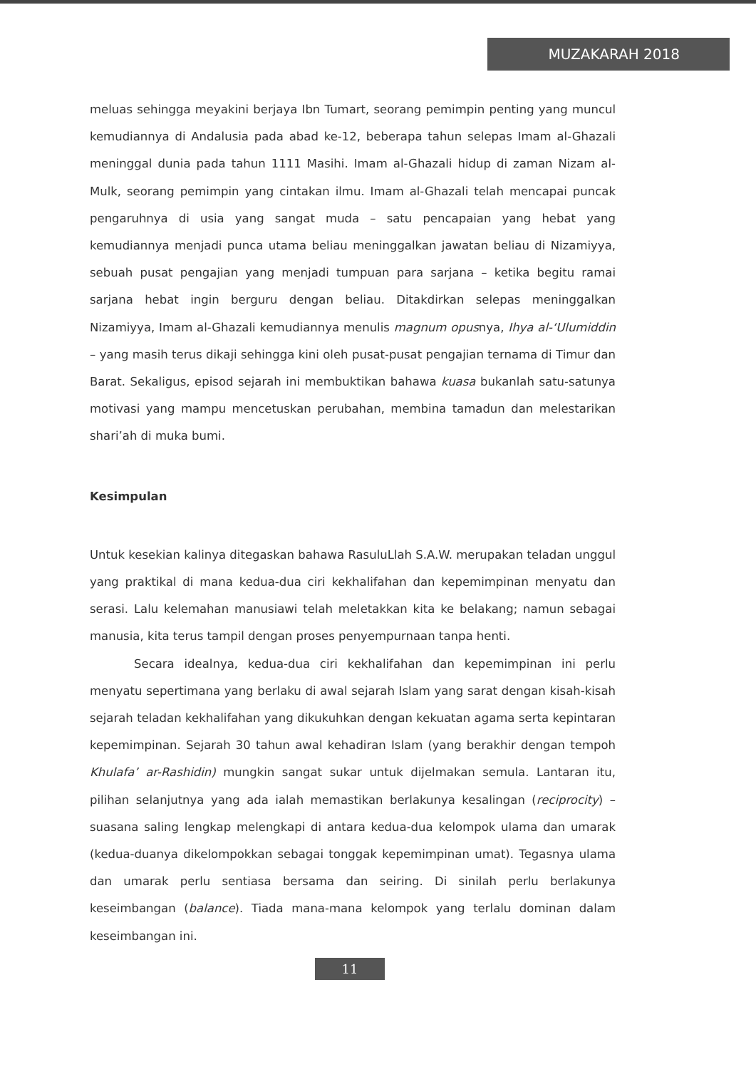MUZAKARAH 2018
meluas sehingga meyakini berjaya Ibn Tumart, seorang pemimpin penting yang muncul kemudiannya di Andalusia pada abad ke-12, beberapa tahun selepas Imam al-Ghazali meninggal dunia pada tahun 1111 Masihi. Imam al-Ghazali hidup di zaman Nizam al-Mulk, seorang pemimpin yang cintakan ilmu. Imam al-Ghazali telah mencapai puncak pengaruhnya di usia yang sangat muda – satu pencapaian yang hebat yang kemudiannya menjadi punca utama beliau meninggalkan jawatan beliau di Nizamiyya, sebuah pusat pengajian yang menjadi tumpuan para sarjana – ketika begitu ramai sarjana hebat ingin berguru dengan beliau. Ditakdirkan selepas meninggalkan Nizamiyya, Imam al-Ghazali kemudiannya menulis magnum opusnya, Ihya al-‘Ulumiddin – yang masih terus dikaji sehingga kini oleh pusat-pusat pengajian ternama di Timur dan Barat. Sekaligus, episod sejarah ini membuktikan bahawa kuasa bukanlah satu-satunya motivasi yang mampu mencetuskan perubahan, membina tamadun dan melestarikan shari’ah di muka bumi.
Kesimpulan
Untuk kesekian kalinya ditegaskan bahawa RasuluLlah S.A.W. merupakan teladan unggul yang praktikal di mana kedua-dua ciri kekhalifahan dan kepemimpinan menyatu dan serasi. Lalu kelemahan manusiawi telah meletakkan kita ke belakang; namun sebagai manusia, kita terus tampil dengan proses penyempurnaan tanpa henti.
Secara idealnya, kedua-dua ciri kekhalifahan dan kepemimpinan ini perlu menyatu sepertimana yang berlaku di awal sejarah Islam yang sarat dengan kisah-kisah sejarah teladan kekhalifahan yang dikukuhkan dengan kekuatan agama serta kepintaran kepemimpinan. Sejarah 30 tahun awal kehadiran Islam (yang berakhir dengan tempoh Khulafa’ ar-Rashidin) mungkin sangat sukar untuk dijelmakan semula. Lantaran itu, pilihan selanjutnya yang ada ialah memastikan berlakunya kesalingan (reciprocity) – suasana saling lengkap melengkapi di antara kedua-dua kelompok ulama dan umarak (kedua-duanya dikelompokkan sebagai tonggak kepemimpinan umat). Tegasnya ulama dan umarak perlu sentiasa bersama dan seiring. Di sinilah perlu berlakunya keseimbangan (balance). Tiada mana-mana kelompok yang terlalu dominan dalam keseimbangan ini.
11